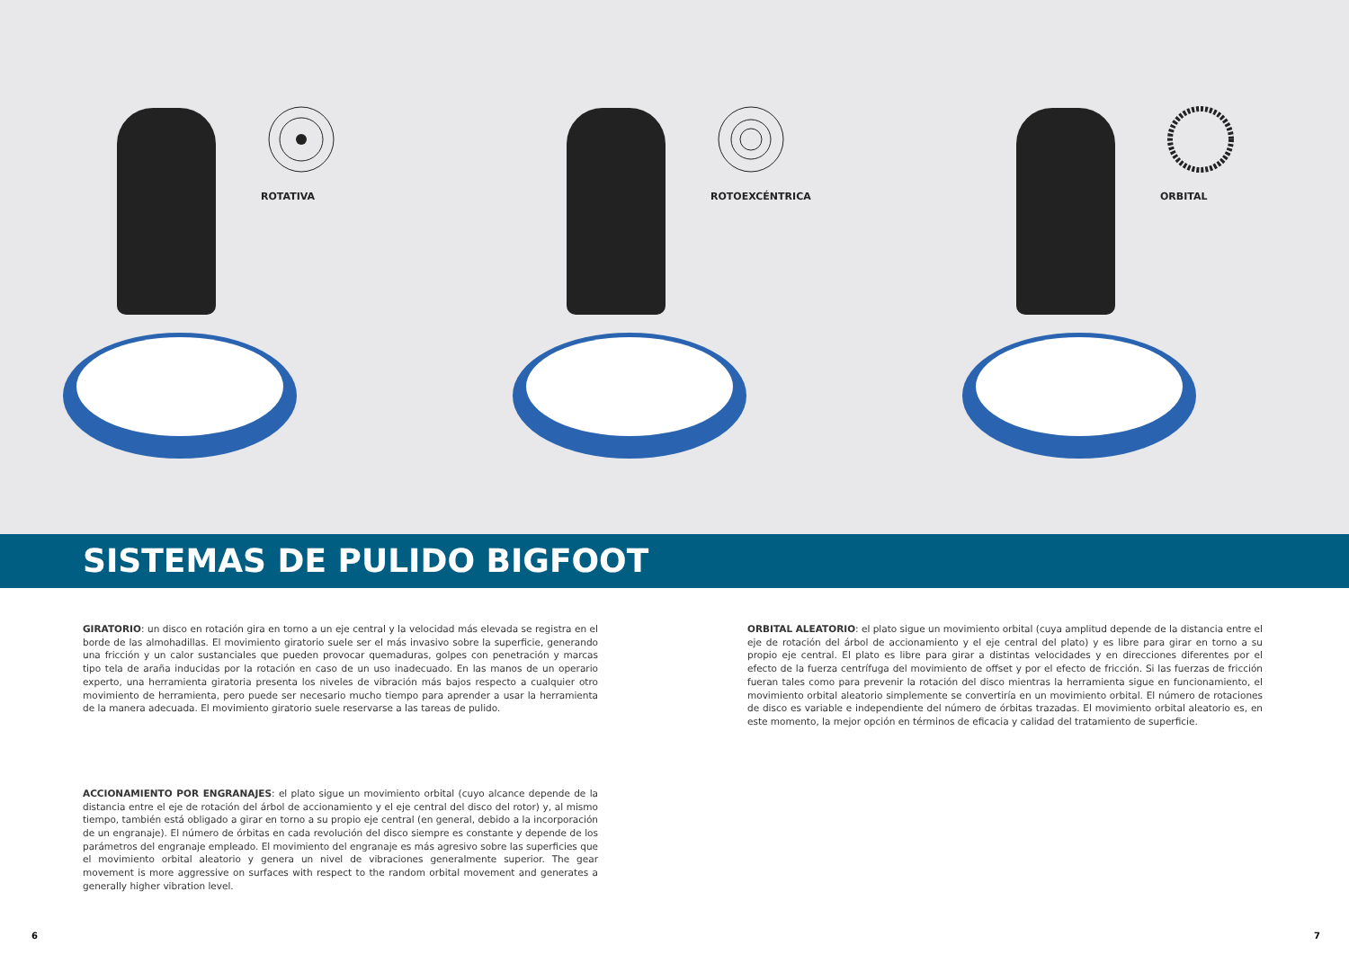ROTATIVA
ROTOEXCÉNTRICA
ORBITAL
SISTEMAS DE PULIDO BIGFOOT
GIRATORIO: un disco en rotación gira en torno a un eje central y la velocidad más elevada se registra en el borde de las almohadillas. El movimiento giratorio suele ser el más invasivo sobre la superficie, generando una fricción y un calor sustanciales que pueden provocar quemaduras, golpes con penetración y marcas tipo tela de araña inducidas por la rotación en caso de un uso inadecuado. En las manos de un operario experto, una herramienta giratoria presenta los niveles de vibración más bajos respecto a cualquier otro movimiento de herramienta, pero puede ser necesario mucho tiempo para aprender a usar la herramienta de la manera adecuada. El movimiento giratorio suele reservarse a las tareas de pulido.
ACCIONAMIENTO POR ENGRANAJES: el plato sigue un movimiento orbital (cuyo alcance depende de la distancia entre el eje de rotación del árbol de accionamiento y el eje central del disco del rotor) y, al mismo tiempo, también está obligado a girar en torno a su propio eje central (en general, debido a la incorporación de un engranaje). El número de órbitas en cada revolución del disco siempre es constante y depende de los parámetros del engranaje empleado. El movimiento del engranaje es más agresivo sobre las superficies que el movimiento orbital aleatorio y genera un nivel de vibraciones generalmente superior. The gear movement is more aggressive on surfaces with respect to the random orbital movement and generates a generally higher vibration level.
ORBITAL ALEATORIO: el plato sigue un movimiento orbital (cuya amplitud depende de la distancia entre el eje de rotación del árbol de accionamiento y el eje central del plato) y es libre para girar en torno a su propio eje central. El plato es libre para girar a distintas velocidades y en direcciones diferentes por el efecto de la fuerza centrífuga del movimiento de offset y por el efecto de fricción. Si las fuerzas de fricción fueran tales como para prevenir la rotación del disco mientras la herramienta sigue en funcionamiento, el movimiento orbital aleatorio simplemente se convertiría en un movimiento orbital. El número de rotaciones de disco es variable e independiente del número de órbitas trazadas. El movimiento orbital aleatorio es, en este momento, la mejor opción en términos de eficacia y calidad del tratamiento de superficie.
6 7